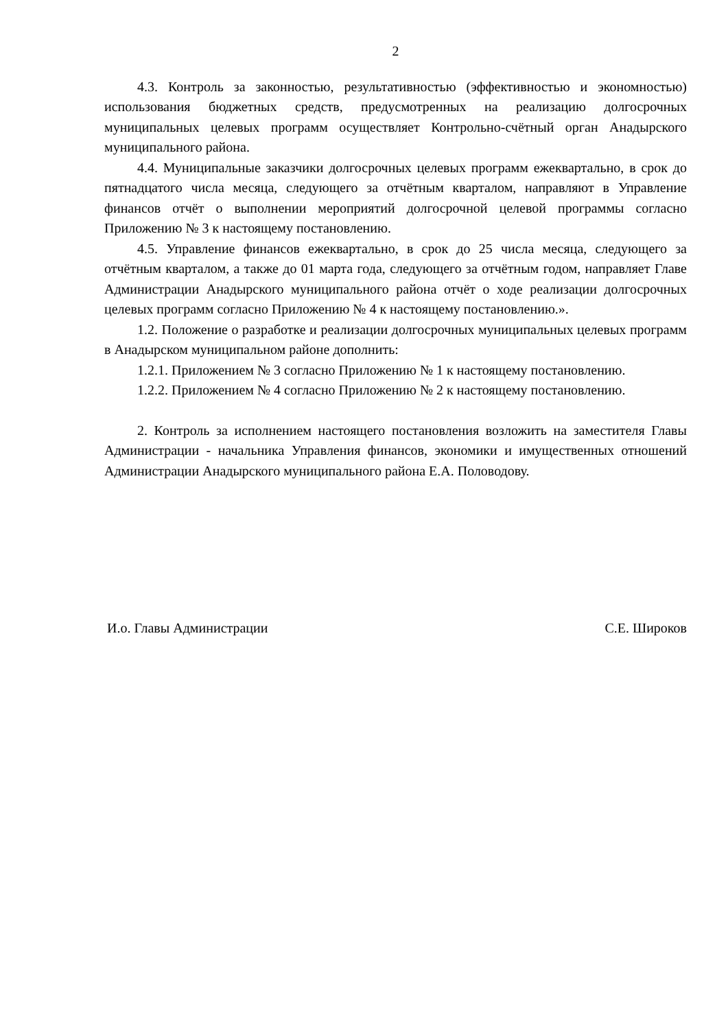2
4.3. Контроль за законностью, результативностью (эффективностью и экономностью) использования бюджетных средств, предусмотренных на реализацию долгосрочных муниципальных целевых программ осуществляет Контрольно-счётный орган Анадырского муниципального района.
4.4. Муниципальные заказчики долгосрочных целевых программ ежеквартально, в срок до пятнадцатого числа месяца, следующего за отчётным кварталом, направляют в Управление финансов отчёт о выполнении мероприятий долгосрочной целевой программы согласно Приложению № 3 к настоящему постановлению.
4.5. Управление финансов ежеквартально, в срок до 25 числа месяца, следующего за отчётным кварталом, а также до 01 марта года, следующего за отчётным годом, направляет Главе Администрации Анадырского муниципального района отчёт о ходе реализации долгосрочных целевых программ согласно Приложению № 4 к настоящему постановлению.».
1.2. Положение о разработке и реализации долгосрочных муниципальных целевых программ в Анадырском муниципальном районе дополнить:
1.2.1. Приложением № 3 согласно Приложению № 1 к настоящему постановлению.
1.2.2. Приложением № 4 согласно Приложению № 2 к настоящему постановлению.
2. Контроль за исполнением настоящего постановления возложить на заместителя Главы Администрации - начальника Управления финансов, экономики и имущественных отношений Администрации Анадырского муниципального района Е.А. Половодову.
И.о. Главы Администрации С.Е. Широков